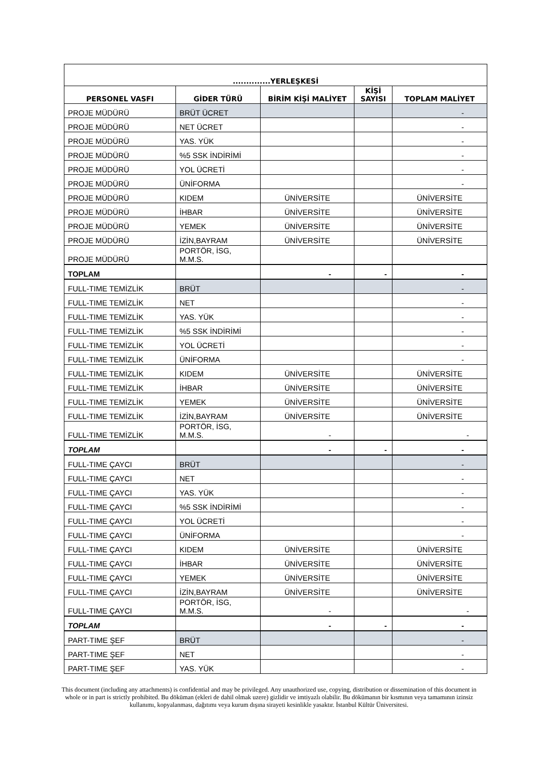| ..............YERLEŞKESİ | | | | |
| --- | --- | --- | --- | --- |
| PERSONEL VASFI | GİDER TÜRÜ | BİRİM KİŞİ MALİYET | KİŞİ SAYISI | TOPLAM MALİYET |
| PROJE MÜDÜRÜ | BRÜT ÜCRET | | | - |
| PROJE MÜDÜRÜ | NET ÜCRET | | | - |
| PROJE MÜDÜRÜ | YAS. YÜK | | | - |
| PROJE MÜDÜRÜ | %5 SSK İNDİRİMİ | | | - |
| PROJE MÜDÜRÜ | YOL ÜCRETİ | | | - |
| PROJE MÜDÜRÜ | ÜNİFORMA | | | - |
| PROJE MÜDÜRÜ | KIDEM | ÜNİVERSİTE | | ÜNİVERSİTE |
| PROJE MÜDÜRÜ | İHBAR | ÜNİVERSİTE | | ÜNİVERSİTE |
| PROJE MÜDÜRÜ | YEMEK | ÜNİVERSİTE | | ÜNİVERSİTE |
| PROJE MÜDÜRÜ | İZİN,BAYRAM | ÜNİVERSİTE | | ÜNİVERSİTE |
| PROJE MÜDÜRÜ | PORTÖR, İSG, M.M.S. | | | |
| TOPLAM | | - | - | - |
| FULL-TIME TEMİZLİK | BRÜT | | | - |
| FULL-TIME TEMİZLİK | NET | | | - |
| FULL-TIME TEMİZLİK | YAS. YÜK | | | - |
| FULL-TIME TEMİZLİK | %5 SSK İNDİRİMİ | | | - |
| FULL-TIME TEMİZLİK | YOL ÜCRETİ | | | - |
| FULL-TIME TEMİZLİK | ÜNİFORMA | | | - |
| FULL-TIME TEMİZLİK | KIDEM | ÜNİVERSİTE | | ÜNİVERSİTE |
| FULL-TIME TEMİZLİK | İHBAR | ÜNİVERSİTE | | ÜNİVERSİTE |
| FULL-TIME TEMİZLİK | YEMEK | ÜNİVERSİTE | | ÜNİVERSİTE |
| FULL-TIME TEMİZLİK | İZİN,BAYRAM | ÜNİVERSİTE | | ÜNİVERSİTE |
| FULL-TIME TEMİZLİK | PORTÖR, İSG, M.M.S. | - | | - |
| TOPLAM | | - | - | - |
| FULL-TIME ÇAYCI | BRÜT | | | - |
| FULL-TIME ÇAYCI | NET | | | - |
| FULL-TIME ÇAYCI | YAS. YÜK | | | - |
| FULL-TIME ÇAYCI | %5 SSK İNDİRİMİ | | | - |
| FULL-TIME ÇAYCI | YOL ÜCRETİ | | | - |
| FULL-TIME ÇAYCI | ÜNİFORMA | | | - |
| FULL-TIME ÇAYCI | KIDEM | ÜNİVERSİTE | | ÜNİVERSİTE |
| FULL-TIME ÇAYCI | İHBAR | ÜNİVERSİTE | | ÜNİVERSİTE |
| FULL-TIME ÇAYCI | YEMEK | ÜNİVERSİTE | | ÜNİVERSİTE |
| FULL-TIME ÇAYCI | İZİN,BAYRAM | ÜNİVERSİTE | | ÜNİVERSİTE |
| FULL-TIME ÇAYCI | PORTÖR, İSG, M.M.S. | - | | - |
| TOPLAM | | - | - | - |
| PART-TIME ŞEF | BRÜT | | | - |
| PART-TIME ŞEF | NET | | | - |
| PART-TIME ŞEF | YAS. YÜK | | | - |
This document (including any attachments) is confidential and may be privileged. Any unauthorized use, copying, distribution or dissemination of this document in whole or in part is strictly prohibited. Bu döküman (ekleri de dahil olmak uzere) gizlidir ve imtiyazlı olabilir. Bu dökümanın bir kısmının veya tamamının izinsiz kullanımı, kopyalanması, dağıtımı veya kurum dışına sirayeti kesinlikle yasaktır. İstanbul Kültür Üniversitesi.